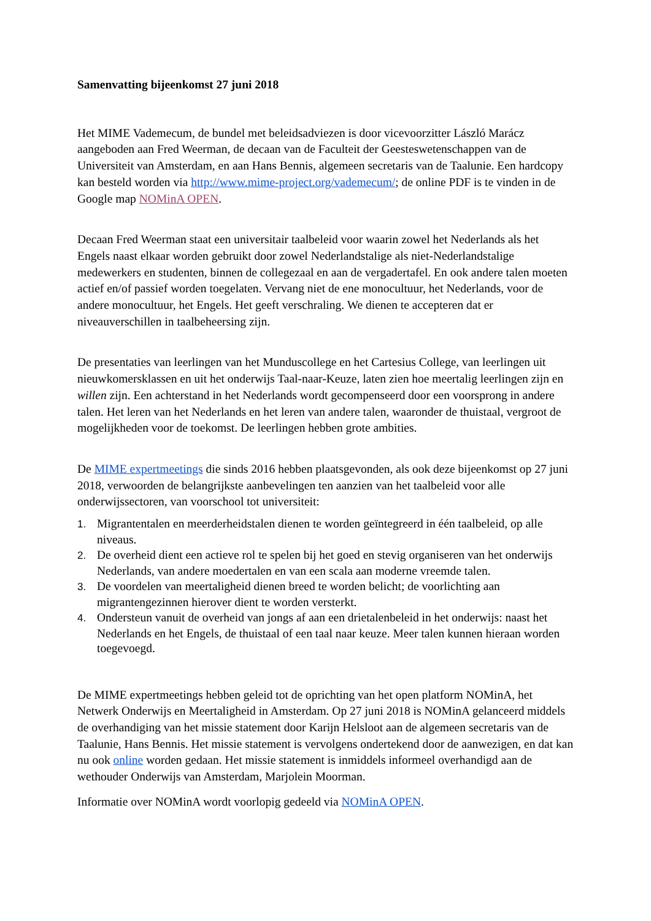Samenvatting bijeenkomst 27 juni 2018
Het MIME Vademecum, de bundel met beleidsadviezen is door vicevoorzitter László Marácz aangeboden aan Fred Weerman, de decaan van de Faculteit der Geesteswetenschappen van de Universiteit van Amsterdam, en aan Hans Bennis, algemeen secretaris van de Taalunie. Een hardcopy kan besteld worden via http://www.mime-project.org/vademecum/; de online PDF is te vinden in de Google map NOMinA OPEN.
Decaan Fred Weerman staat een universitair taalbeleid voor waarin zowel het Nederlands als het Engels naast elkaar worden gebruikt door zowel Nederlandstalige als niet-Nederlandstalige medewerkers en studenten, binnen de collegezaal en aan de vergadertafel. En ook andere talen moeten actief en/of passief worden toegelaten. Vervang niet de ene monocultuur, het Nederlands, voor de andere monocultuur, het Engels. Het geeft verschraling. We dienen te accepteren dat er niveauverschillen in taalbeheersing zijn.
De presentaties van leerlingen van het Munduscollege en het Cartesius College, van leerlingen uit nieuwkomersklassen en uit het onderwijs Taal-naar-Keuze, laten zien hoe meertalig leerlingen zijn en willen zijn. Een achterstand in het Nederlands wordt gecompenseerd door een voorsprong in andere talen. Het leren van het Nederlands en het leren van andere talen, waaronder de thuistaal, vergroot de mogelijkheden voor de toekomst. De leerlingen hebben grote ambities.
De MIME expertmeetings die sinds 2016 hebben plaatsgevonden, als ook deze bijeenkomst op 27 juni 2018, verwoorden de belangrijkste aanbevelingen ten aanzien van het taalbeleid voor alle onderwijssectoren, van voorschool tot universiteit:
1. Migrantentalen en meerderheidstalen dienen te worden geïntegreerd in één taalbeleid, op alle niveaus.
2. De overheid dient een actieve rol te spelen bij het goed en stevig organiseren van het onderwijs Nederlands, van andere moedertalen en van een scala aan moderne vreemde talen.
3. De voordelen van meertaligheid dienen breed te worden belicht; de voorlichting aan migrantengezinnen hierover dient te worden versterkt.
4. Ondersteun vanuit de overheid van jongs af aan een drietalenbeleid in het onderwijs: naast het Nederlands en het Engels, de thuistaal of een taal naar keuze. Meer talen kunnen hieraan worden toegevoegd.
De MIME expertmeetings hebben geleid tot de oprichting van het open platform NOMinA, het Netwerk Onderwijs en Meertaligheid in Amsterdam. Op 27 juni 2018 is NOMinA gelanceerd middels de overhandiging van het missie statement door Karijn Helsloot aan de algemeen secretaris van de Taalunie, Hans Bennis. Het missie statement is vervolgens ondertekend door de aanwezigen, en dat kan nu ook online worden gedaan. Het missie statement is inmiddels informeel overhandigd aan de wethouder Onderwijs van Amsterdam, Marjolein Moorman.
Informatie over NOMinA wordt voorlopig gedeeld via NOMinA OPEN.